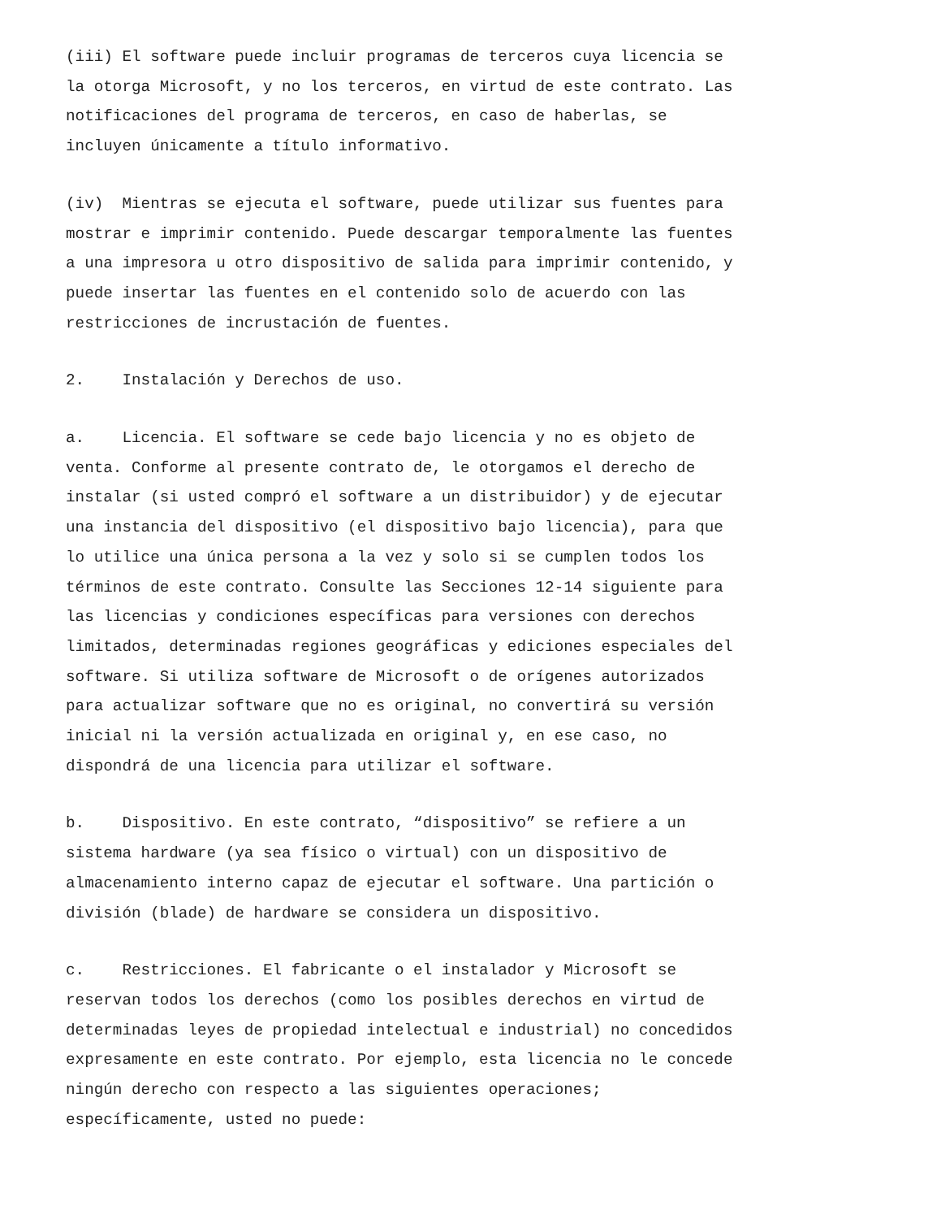(iii) El software puede incluir programas de terceros cuya licencia se la otorga Microsoft, y no los terceros, en virtud de este contrato. Las notificaciones del programa de terceros, en caso de haberlas, se incluyen únicamente a título informativo.
(iv) Mientras se ejecuta el software, puede utilizar sus fuentes para mostrar e imprimir contenido. Puede descargar temporalmente las fuentes a una impresora u otro dispositivo de salida para imprimir contenido, y puede insertar las fuentes en el contenido solo de acuerdo con las restricciones de incrustación de fuentes.
2. Instalación y Derechos de uso.
a. Licencia. El software se cede bajo licencia y no es objeto de venta. Conforme al presente contrato de, le otorgamos el derecho de instalar (si usted compró el software a un distribuidor) y de ejecutar una instancia del dispositivo (el dispositivo bajo licencia), para que lo utilice una única persona a la vez y solo si se cumplen todos los términos de este contrato. Consulte las Secciones 12-14 siguiente para las licencias y condiciones específicas para versiones con derechos limitados, determinadas regiones geográficas y ediciones especiales del software. Si utiliza software de Microsoft o de orígenes autorizados para actualizar software que no es original, no convertirá su versión inicial ni la versión actualizada en original y, en ese caso, no dispondrá de una licencia para utilizar el software.
b. Dispositivo. En este contrato, “dispositivo” se refiere a un sistema hardware (ya sea físico o virtual) con un dispositivo de almacenamiento interno capaz de ejecutar el software. Una partición o división (blade) de hardware se considera un dispositivo.
c. Restricciones. El fabricante o el instalador y Microsoft se reservan todos los derechos (como los posibles derechos en virtud de determinadas leyes de propiedad intelectual e industrial) no concedidos expresamente en este contrato. Por ejemplo, esta licencia no le concede ningún derecho con respecto a las siguientes operaciones; específicamente, usted no puede: